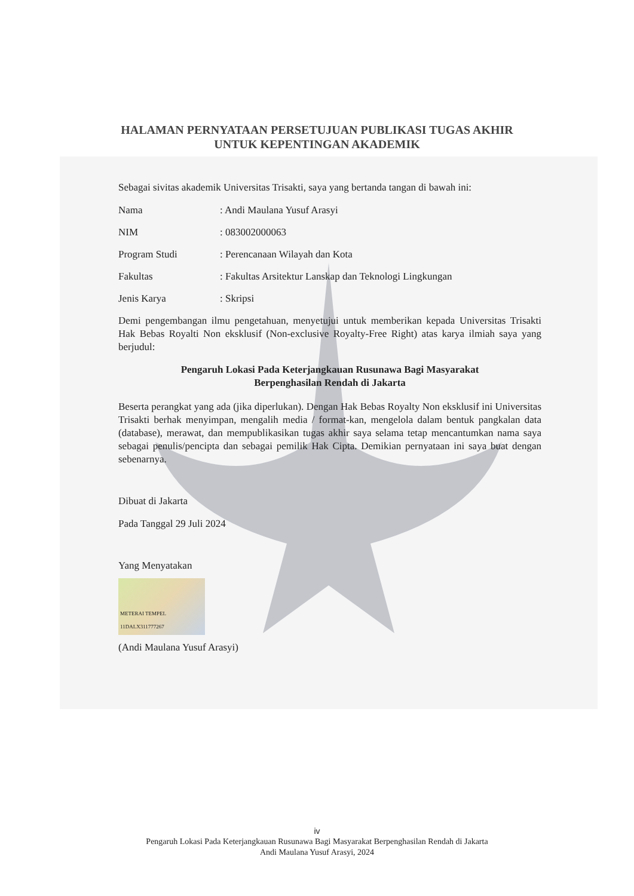HALAMAN PERNYATAAN PERSETUJUAN PUBLIKASI TUGAS AKHIR
UNTUK KEPENTINGAN AKADEMIK
Sebagai sivitas akademik Universitas Trisakti, saya yang bertanda tangan di bawah ini:
Nama : Andi Maulana Yusuf Arasyi
NIM : 083002000063
Program Studi : Perencanaan Wilayah dan Kota
Fakultas : Fakultas Arsitektur Lanskap dan Teknologi Lingkungan
Jenis Karya : Skripsi
Demi pengembangan ilmu pengetahuan, menyetujui untuk memberikan kepada Universitas Trisakti Hak Bebas Royalti Non eksklusif (Non-exclusive Royalty-Free Right) atas karya ilmiah saya yang berjudul:
Pengaruh Lokasi Pada Keterjangkauan Rusunawa Bagi Masyarakat
Berpenghasilan Rendah di Jakarta
Beserta perangkat yang ada (jika diperlukan). Dengan Hak Bebas Royalty Non eksklusif ini Universitas Trisakti berhak menyimpan, mengalih media / format-kan, mengelola dalam bentuk pangkalan data (database), merawat, dan mempublikasikan tugas akhir saya selama tetap mencantumkan nama saya sebagai penulis/pencipta dan sebagai pemilik Hak Cipta. Demikian pernyataan ini saya buat dengan sebenarnya.
Dibuat di Jakarta
Pada Tanggal 29 Juli 2024
Yang Menyatakan
METERAI TEMPEL 11DALX311777267
(Andi Maulana Yusuf Arasyi)
iv
Pengaruh Lokasi Pada Keterjangkauan Rusunawa Bagi Masyarakat Berpenghasilan Rendah di Jakarta
Andi Maulana Yusuf Arasyi, 2024